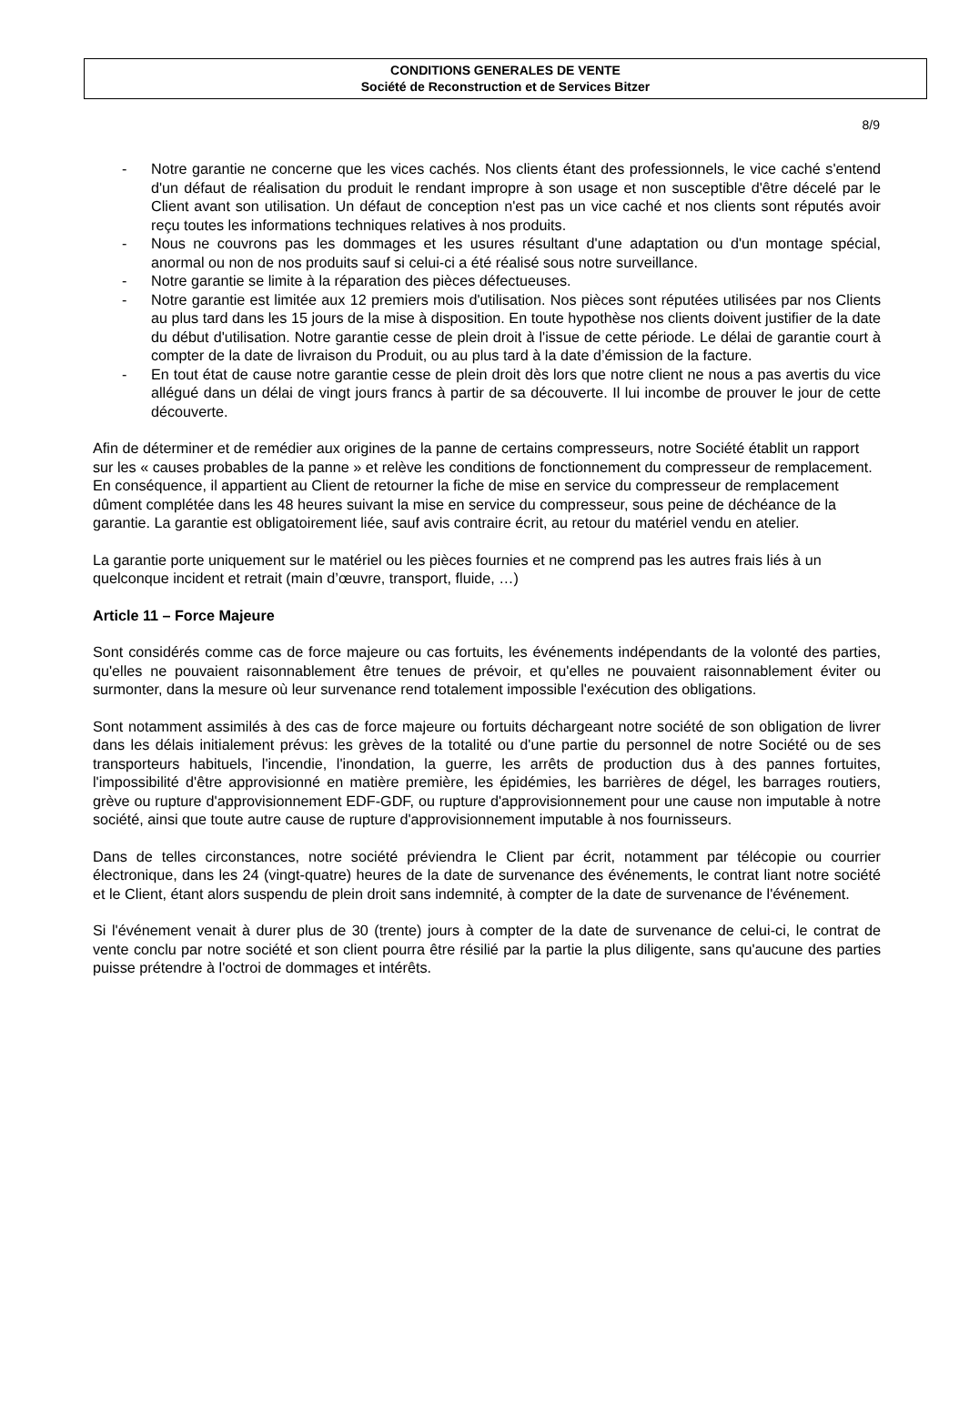CONDITIONS GENERALES DE VENTE
Société de Reconstruction et de Services Bitzer
8/9
- Notre garantie ne concerne que les vices cachés. Nos clients étant des professionnels, le vice caché s'entend d'un défaut de réalisation du produit le rendant impropre à son usage et non susceptible d'être décelé par le Client avant son utilisation. Un défaut de conception n'est pas un vice caché et nos clients sont réputés avoir reçu toutes les informations techniques relatives à nos produits.
- Nous ne couvrons pas les dommages et les usures résultant d'une adaptation ou d'un montage spécial, anormal ou non de nos produits sauf si celui-ci a été réalisé sous notre surveillance.
- Notre garantie se limite à la réparation des pièces défectueuses.
- Notre garantie est limitée aux 12 premiers mois d'utilisation. Nos pièces sont réputées utilisées par nos Clients au plus tard dans les 15 jours de la mise à disposition. En toute hypothèse nos clients doivent justifier de la date du début d'utilisation. Notre garantie cesse de plein droit à l'issue de cette période. Le délai de garantie court à compter de la date de livraison du Produit, ou au plus tard à la date d’émission de la facture.
- En tout état de cause notre garantie cesse de plein droit dès lors que notre client ne nous a pas avertis du vice allégué dans un délai de vingt jours francs à partir de sa découverte. Il lui incombe de prouver le jour de cette découverte.
Afin de déterminer et de remédier aux origines de la panne de certains compresseurs, notre Société établit un rapport sur les « causes probables de la panne » et relève les conditions de fonctionnement du compresseur de remplacement. En conséquence, il appartient au Client de retourner la fiche de mise en service du compresseur de remplacement dûment complétée dans les 48 heures suivant la mise en service du compresseur, sous peine de déchéance de la garantie. La garantie est obligatoirement liée, sauf avis contraire écrit, au retour du matériel vendu en atelier.
La garantie porte uniquement sur le matériel ou les pièces fournies et ne comprend pas les autres frais liés à un quelconque incident et retrait (main d’œuvre, transport, fluide, …)
Article 11 – Force Majeure
Sont considérés comme cas de force majeure ou cas fortuits, les événements indépendants de la volonté des parties, qu'elles ne pouvaient raisonnablement être tenues de prévoir, et qu'elles ne pouvaient raisonnablement éviter ou surmonter, dans la mesure où leur survenance rend totalement impossible l'exécution des obligations.
Sont notamment assimilés à des cas de force majeure ou fortuits déchargeant notre société de son obligation de livrer dans les délais initialement prévus: les grèves de la totalité ou d'une partie du personnel de notre Société ou de ses transporteurs habituels, l'incendie, l'inondation, la guerre, les arrêts de production dus à des pannes fortuites, l'impossibilité d'être approvisionné en matière première, les épidémies, les barrières de dégel, les barrages routiers, grève ou rupture d'approvisionnement EDF-GDF, ou rupture d'approvisionnement pour une cause non imputable à notre société, ainsi que toute autre cause de rupture d'approvisionnement imputable à nos fournisseurs.
Dans de telles circonstances, notre société préviendra le Client par écrit, notamment par télécopie ou courrier électronique, dans les 24 (vingt-quatre) heures de la date de survenance des événements, le contrat liant notre société et le Client, étant alors suspendu de plein droit sans indemnité, à compter de la date de survenance de l'événement.
Si l'événement venait à durer plus de 30 (trente) jours à compter de la date de survenance de celui-ci, le contrat de vente conclu par notre société et son client pourra être résilié par la partie la plus diligente, sans qu'aucune des parties puisse prétendre à l'octroi de dommages et intérêts.